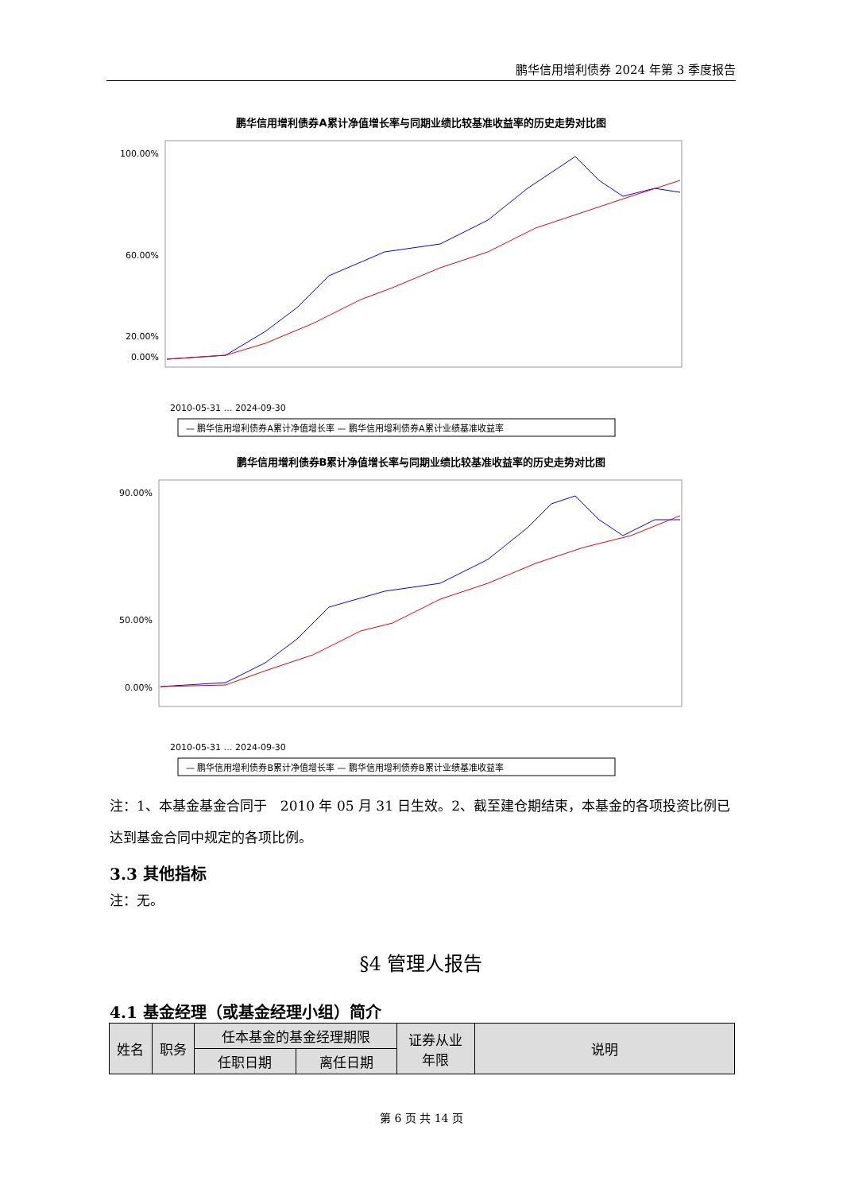鹏华信用增利债券 2024 年第 3 季度报告
鹏华信用增利债券A累计净值增长率与同期业绩比较基准收益率的历史走势对比图
100.00%
60.00%
20.00%
0.00%
2010-05-31 … 2024-09-30
— 鹏华信用增利债券A累计净值增长率 — 鹏华信用增利债券A累计业绩基准收益率
鹏华信用增利债券B累计净值增长率与同期业绩比较基准收益率的历史走势对比图
90.00%
50.00%
0.00%
2010-05-31 … 2024-09-30
— 鹏华信用增利债券B累计净值增长率 — 鹏华信用增利债券B累计业绩基准收益率
注：1、本基金基金合同于　2010 年 05 月 31 日生效。2、截至建仓期结束，本基金的各项投资比例已达到基金合同中规定的各项比例。
3.3 其他指标
注：无。
§4 管理人报告
4.1 基金经理（或基金经理小组）简介
| 姓名 | 职务 | 任本基金的基金经理期限 | | 证券从业 年限 | 说明 |
| | | 任职日期 | 离任日期 | | |
第 6 页 共 14 页